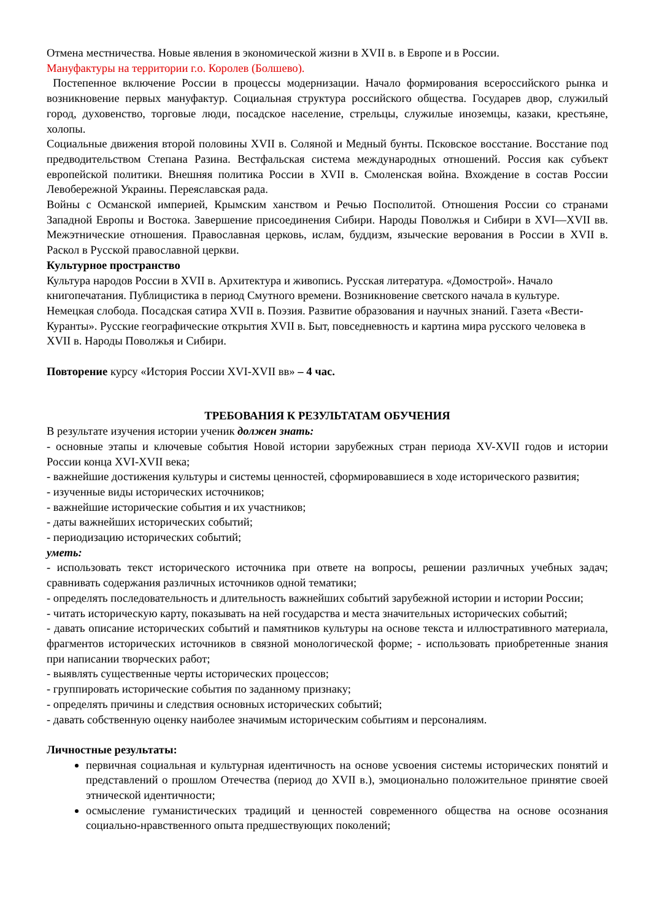Отмена местничества. Новые явления в экономической жизни в XVII в. в Европе и в России.
Мануфактуры на территории г.о. Королев (Болшево).
Постепенное включение России в процессы модернизации. Начало формирования всероссийского рынка и возникновение первых мануфактур. Социальная структура российского общества. Государев двор, служилый город, духовенство, торговые люди, посадское население, стрельцы, служилые иноземцы, казаки, крестьяне, холопы.
Социальные движения второй половины XVII в. Соляной и Медный бунты. Псковское восстание. Восстание под предводительством Степана Разина. Вестфальская система международных отношений. Россия как субъект европейской политики. Внешняя политика России в XVII в. Смоленская война. Вхождение в состав России Левобережной Украины. Переяславская рада.
Войны с Османской империей, Крымским ханством и Речью Посполитой. Отношения России со странами Западной Европы и Востока. Завершение присоединения Сибири. Народы Поволжья и Сибири в XVI—XVII вв. Межэтнические отношения. Православная церковь, ислам, буддизм, языческие верования в России в XVII в. Раскол в Русской православной церкви.
Культурное пространство
Культура народов России в XVII в. Архитектура и живопись. Русская литература. «Домострой». Начало книгопечатания. Публицистика в период Смутного времени. Возникновение светского начала в культуре. Немецкая слобода. Посадская сатира XVII в. Поэзия. Развитие образования и научных знаний. Газета «Вести-Куранты». Русские географические открытия XVII в. Быт, повседневность и картина мира русского человека в XVII в. Народы Поволжья и Сибири.
Повторение курсу «История России XVI-XVII вв» – 4 час.
ТРЕБОВАНИЯ К РЕЗУЛЬТАТАМ ОБУЧЕНИЯ
В результате изучения истории ученик должен знать:
- основные этапы и ключевые события Новой истории зарубежных стран периода XV-XVII годов и истории России конца XVI-XVII века;
- важнейшие достижения культуры и системы ценностей, сформировавшиеся в ходе исторического развития;
- изученные виды исторических источников;
- важнейшие исторические события и их участников;
- даты важнейших исторических событий;
- периодизацию исторических событий;
уметь:
- использовать текст исторического источника при ответе на вопросы, решении различных учебных задач; сравнивать содержания различных источников одной тематики;
- определять последовательность и длительность важнейших событий зарубежной истории и истории России;
- читать историческую карту, показывать на ней государства и места значительных исторических событий;
- давать описание исторических событий и памятников культуры на основе текста и иллюстративного материала, фрагментов исторических источников в связной монологической форме; - использовать приобретенные знания при написании творческих работ;
- выявлять существенные черты исторических процессов;
- группировать исторические события по заданному признаку;
- определять причины и следствия основных исторических событий;
- давать собственную оценку наиболее значимым историческим событиям и персоналиям.
Личностные результаты:
первичная социальная и культурная идентичность на основе усвоения системы исторических понятий и представлений о прошлом Отечества (период до XVII в.), эмоционально положительное принятие своей этнической идентичности;
осмысление гуманистических традиций и ценностей современного общества на основе осознания социально-нравственного опыта предшествующих поколений;